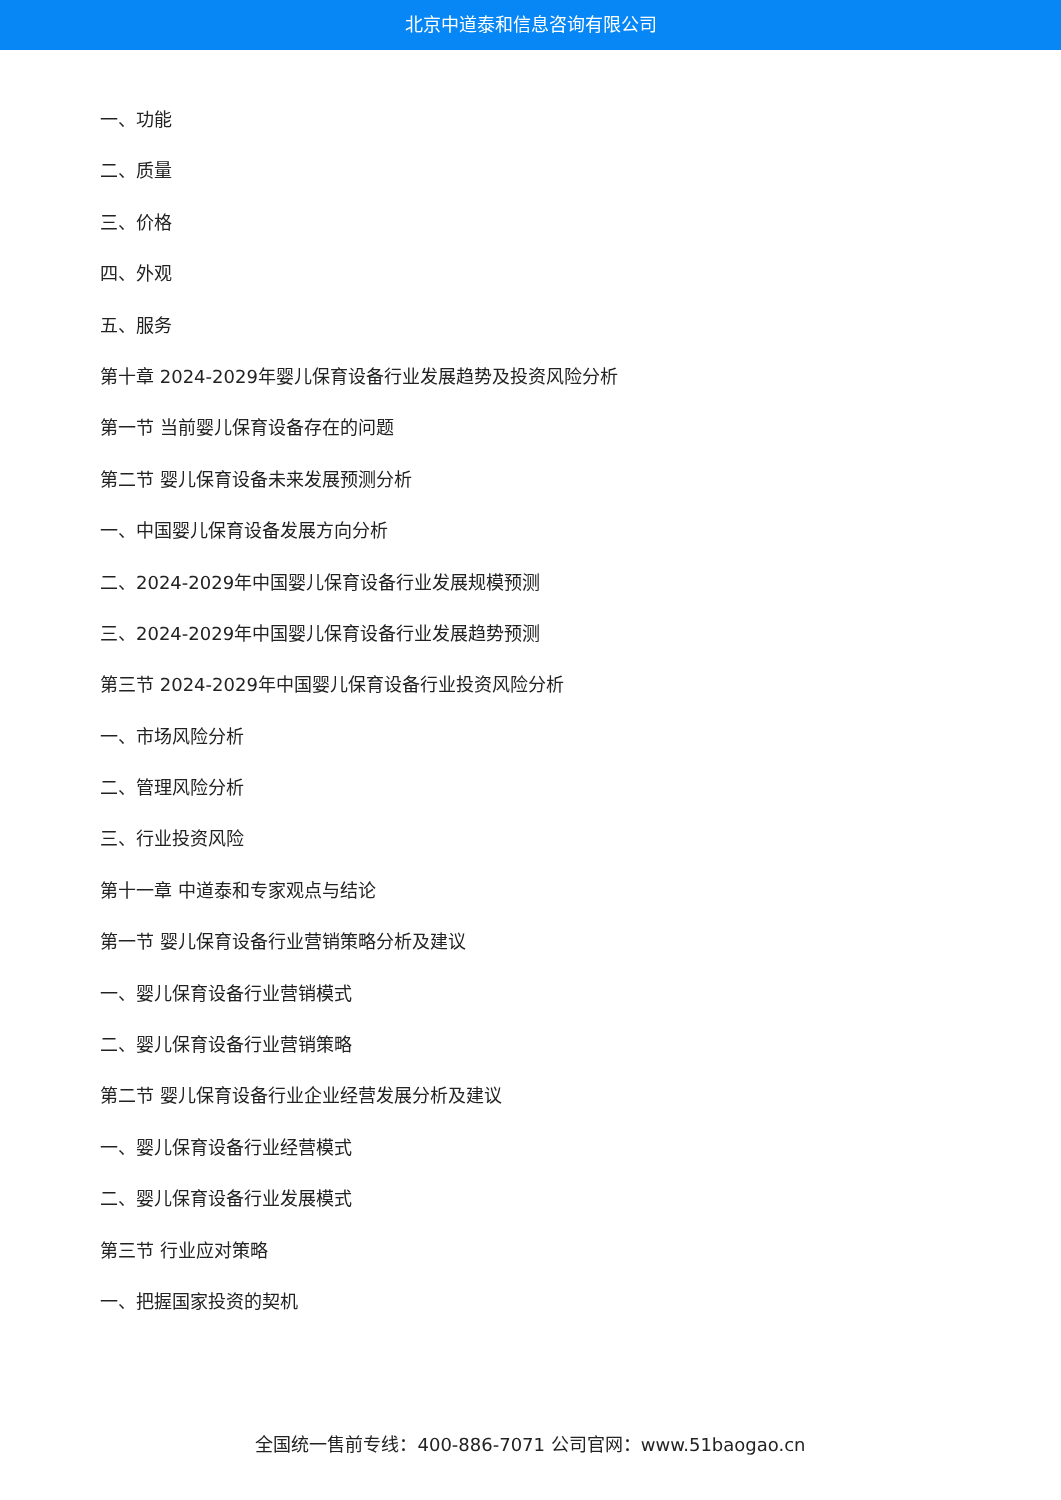北京中道泰和信息咨询有限公司
一、功能
二、质量
三、价格
四、外观
五、服务
第十章 2024-2029年婴儿保育设备行业发展趋势及投资风险分析
第一节 当前婴儿保育设备存在的问题
第二节 婴儿保育设备未来发展预测分析
一、中国婴儿保育设备发展方向分析
二、2024-2029年中国婴儿保育设备行业发展规模预测
三、2024-2029年中国婴儿保育设备行业发展趋势预测
第三节 2024-2029年中国婴儿保育设备行业投资风险分析
一、市场风险分析
二、管理风险分析
三、行业投资风险
第十一章 中道泰和专家观点与结论
第一节 婴儿保育设备行业营销策略分析及建议
一、婴儿保育设备行业营销模式
二、婴儿保育设备行业营销策略
第二节 婴儿保育设备行业企业经营发展分析及建议
一、婴儿保育设备行业经营模式
二、婴儿保育设备行业发展模式
第三节 行业应对策略
一、把握国家投资的契机
全国统一售前专线：400-886-7071 公司官网：www.51baogao.cn